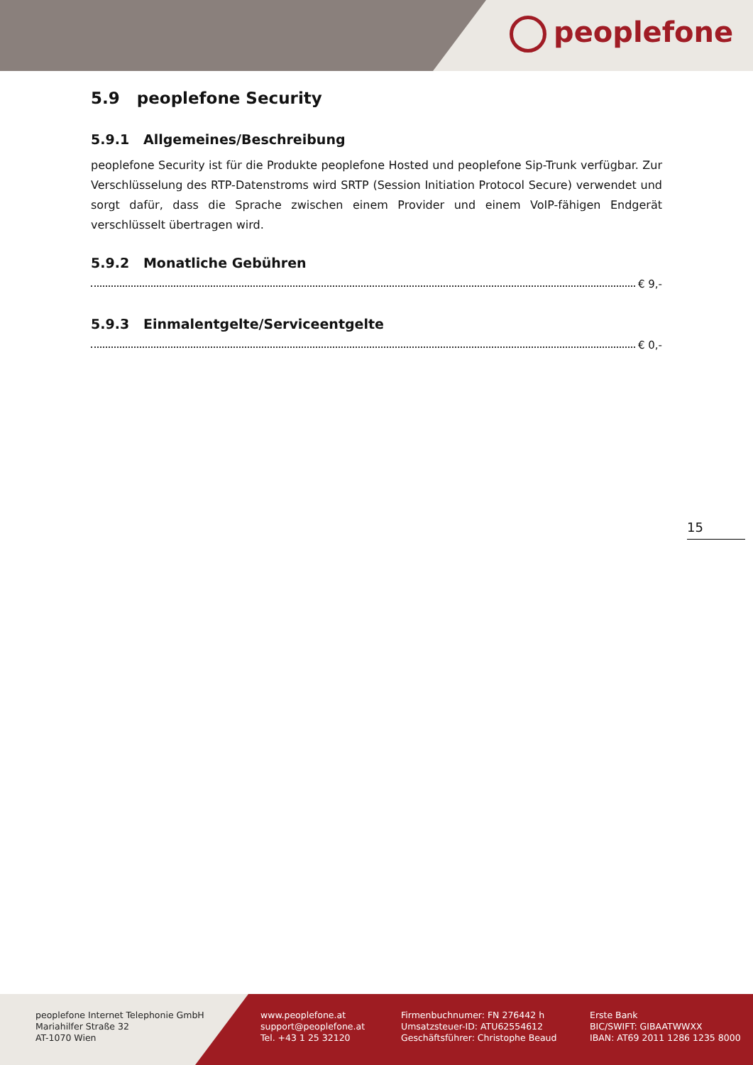peoplefone
5.9 peoplefone Security
5.9.1 Allgemeines/Beschreibung
peoplefone Security ist für die Produkte peoplefone Hosted und peoplefone Sip-Trunk verfügbar. Zur Verschlüsselung des RTP-Datenstroms wird SRTP (Session Initiation Protocol Secure) verwendet und sorgt dafür, dass die Sprache zwischen einem Provider und einem VoIP-fähigen Endgerät verschlüsselt übertragen wird.
5.9.2 Monatliche Gebühren
€ 9,-
5.9.3 Einmalentgelte/Serviceentgelte
€ 0,-
15
peoplefone Internet Telephonie GmbH
Mariahilfer Straße 32
AT-1070 Wien
www.peoplefone.at
support@peoplefone.at
Tel. +43 1 25 32120
Firmenbuchnumer: FN 276442 h
Umsatzsteuer-ID: ATU62554612
Geschäftsführer: Christophe Beaud
Erste Bank
BIC/SWIFT: GIBAATWWXX
IBAN: AT69 2011 1286 1235 8000